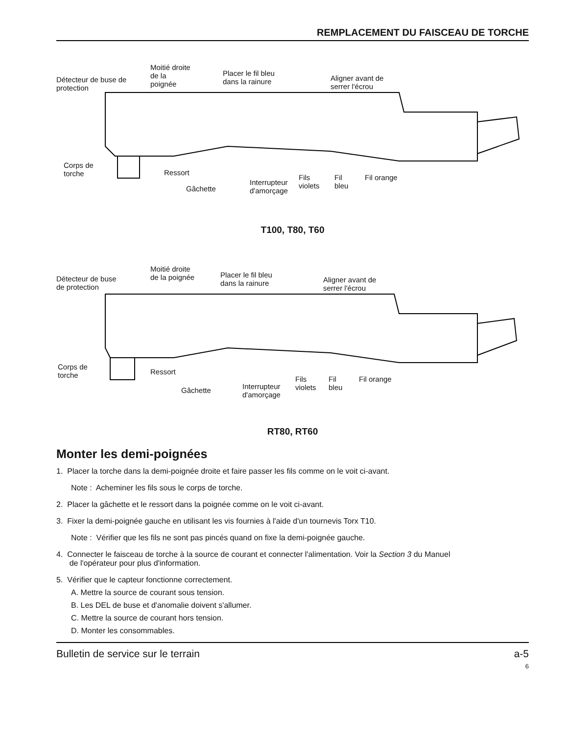REMPLACEMENT DU FAISCEAU DE TORCHE
Détecteur de buse de
protection
Moitié droite
de la
poignée
Placer le fil bleu
dans la rainure
Aligner avant de
serrer l'écrou
Corps de
torche
Ressort
Gâchette
Interrupteur
d'amorçage
Fils
violets
Fil
bleu
Fil orange
T100, T80, T60
Détecteur de buse
de protection
Moitié droite
de la poignée
Placer le fil bleu
dans la rainure
Aligner avant de
serrer l'écrou
Corps de
torche
Ressort
Gâchette
Interrupteur
d'amorçage
Fils
violets
Fil
bleu
Fil orange
RT80, RT60
Monter les demi-poignées
1. Placer la torche dans la demi-poignée droite et faire passer les fils comme on le voit ci-avant.
Note : Acheminer les fils sous le corps de torche.
2. Placer la gâchette et le ressort dans la poignée comme on le voit ci-avant.
3. Fixer la demi-poignée gauche en utilisant les vis fournies à l'aide d'un tournevis Torx T10.
Note : Vérifier que les fils ne sont pas pincés quand on fixe la demi-poignée gauche.
4. Connecter le faisceau de torche à la source de courant et connecter l'alimentation. Voir la Section 3 du Manuel
de l'opérateur pour plus d'information.
5. Vérifier que le capteur fonctionne correctement.
A. Mettre la source de courant sous tension.
B. Les DEL de buse et d'anomalie doivent s'allumer.
C. Mettre la source de courant hors tension.
D. Monter les consommables.
Bulletin de service sur le terrain a-5
6